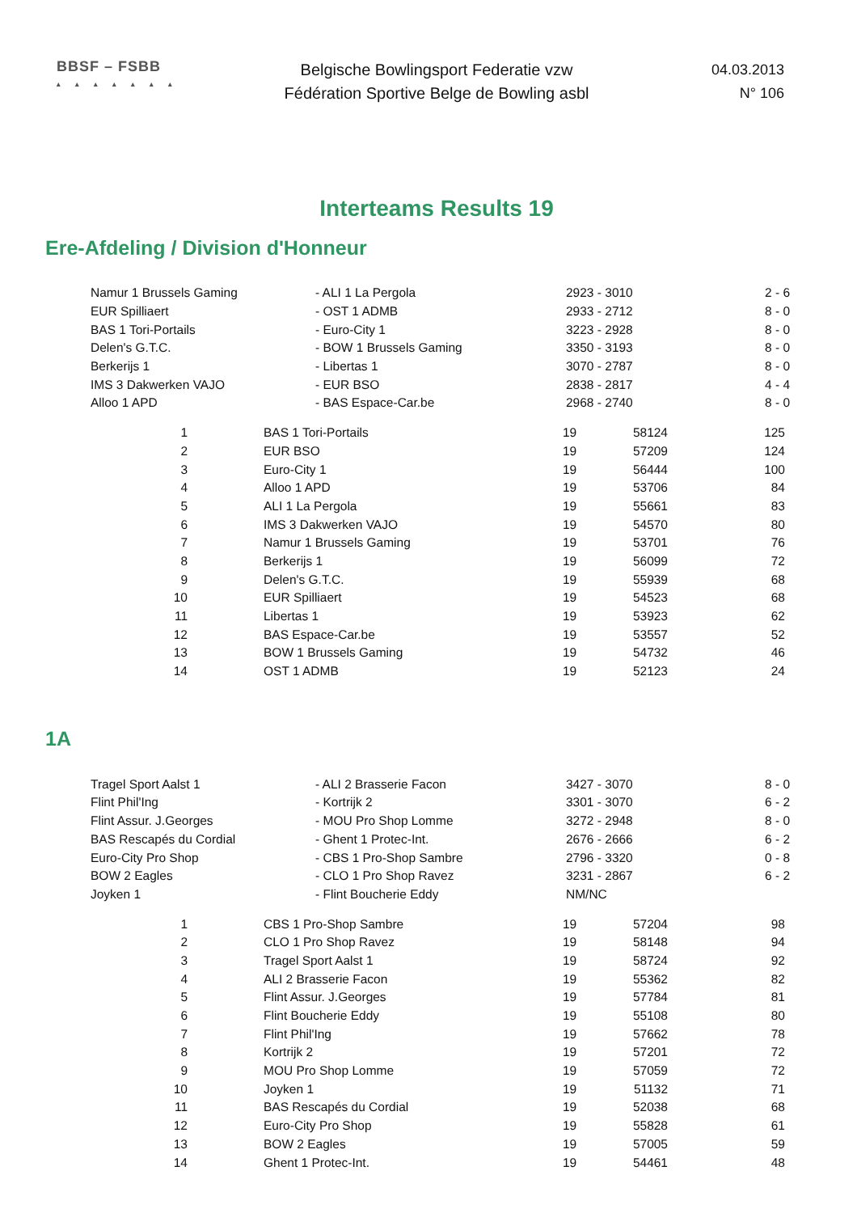BBSF – FSBB
▴▴▴▴▴▴▴
Belgische Bowlingsport Federatie vzw
Fédération Sportive Belge de Bowling asbl
04.03.2013
N° 106
Interteams Results 19
Ere-Afdeling / Division d'Honneur
| Namur 1 Brussels Gaming | - ALI 1 La Pergola | 2923 - 3010 | 2 - 6 |
| EUR Spilliaert | - OST 1 ADMB | 2933 - 2712 | 8 - 0 |
| BAS 1 Tori-Portails | - Euro-City 1 | 3223 - 2928 | 8 - 0 |
| Delen's G.T.C. | - BOW 1 Brussels Gaming | 3350 - 3193 | 8 - 0 |
| Berkerijs 1 | - Libertas 1 | 3070 - 2787 | 8 - 0 |
| IMS 3 Dakwerken VAJO | - EUR BSO | 2838 - 2817 | 4 - 4 |
| Alloo 1 APD | - BAS Espace-Car.be | 2968 - 2740 | 8 - 0 |
| 1 | BAS 1 Tori-Portails | 19 | 58124 | 125 |
| 2 | EUR BSO | 19 | 57209 | 124 |
| 3 | Euro-City 1 | 19 | 56444 | 100 |
| 4 | Alloo 1 APD | 19 | 53706 | 84 |
| 5 | ALI 1 La Pergola | 19 | 55661 | 83 |
| 6 | IMS 3 Dakwerken VAJO | 19 | 54570 | 80 |
| 7 | Namur 1 Brussels Gaming | 19 | 53701 | 76 |
| 8 | Berkerijs 1 | 19 | 56099 | 72 |
| 9 | Delen's G.T.C. | 19 | 55939 | 68 |
| 10 | EUR Spilliaert | 19 | 54523 | 68 |
| 11 | Libertas 1 | 19 | 53923 | 62 |
| 12 | BAS Espace-Car.be | 19 | 53557 | 52 |
| 13 | BOW 1 Brussels Gaming | 19 | 54732 | 46 |
| 14 | OST 1 ADMB | 19 | 52123 | 24 |
1A
| Tragel Sport Aalst 1 | - ALI 2 Brasserie Facon | 3427 - 3070 | 8 - 0 |
| Flint Phil'Ing | - Kortrijk 2 | 3301 - 3070 | 6 - 2 |
| Flint Assur. J.Georges | - MOU Pro Shop Lomme | 3272 - 2948 | 8 - 0 |
| BAS Rescapés du Cordial | - Ghent 1 Protec-Int. | 2676 - 2666 | 6 - 2 |
| Euro-City Pro Shop | - CBS 1 Pro-Shop Sambre | 2796 - 3320 | 0 - 8 |
| BOW 2 Eagles | - CLO 1 Pro Shop Ravez | 3231 - 2867 | 6 - 2 |
| Joyken 1 | - Flint Boucherie Eddy | NM/NC | |
| 1 | CBS 1 Pro-Shop Sambre | 19 | 57204 | 98 |
| 2 | CLO 1 Pro Shop Ravez | 19 | 58148 | 94 |
| 3 | Tragel Sport Aalst 1 | 19 | 58724 | 92 |
| 4 | ALI 2 Brasserie Facon | 19 | 55362 | 82 |
| 5 | Flint Assur. J.Georges | 19 | 57784 | 81 |
| 6 | Flint Boucherie Eddy | 19 | 55108 | 80 |
| 7 | Flint Phil'Ing | 19 | 57662 | 78 |
| 8 | Kortrijk 2 | 19 | 57201 | 72 |
| 9 | MOU Pro Shop Lomme | 19 | 57059 | 72 |
| 10 | Joyken 1 | 19 | 51132 | 71 |
| 11 | BAS Rescapés du Cordial | 19 | 52038 | 68 |
| 12 | Euro-City Pro Shop | 19 | 55828 | 61 |
| 13 | BOW 2 Eagles | 19 | 57005 | 59 |
| 14 | Ghent 1 Protec-Int. | 19 | 54461 | 48 |